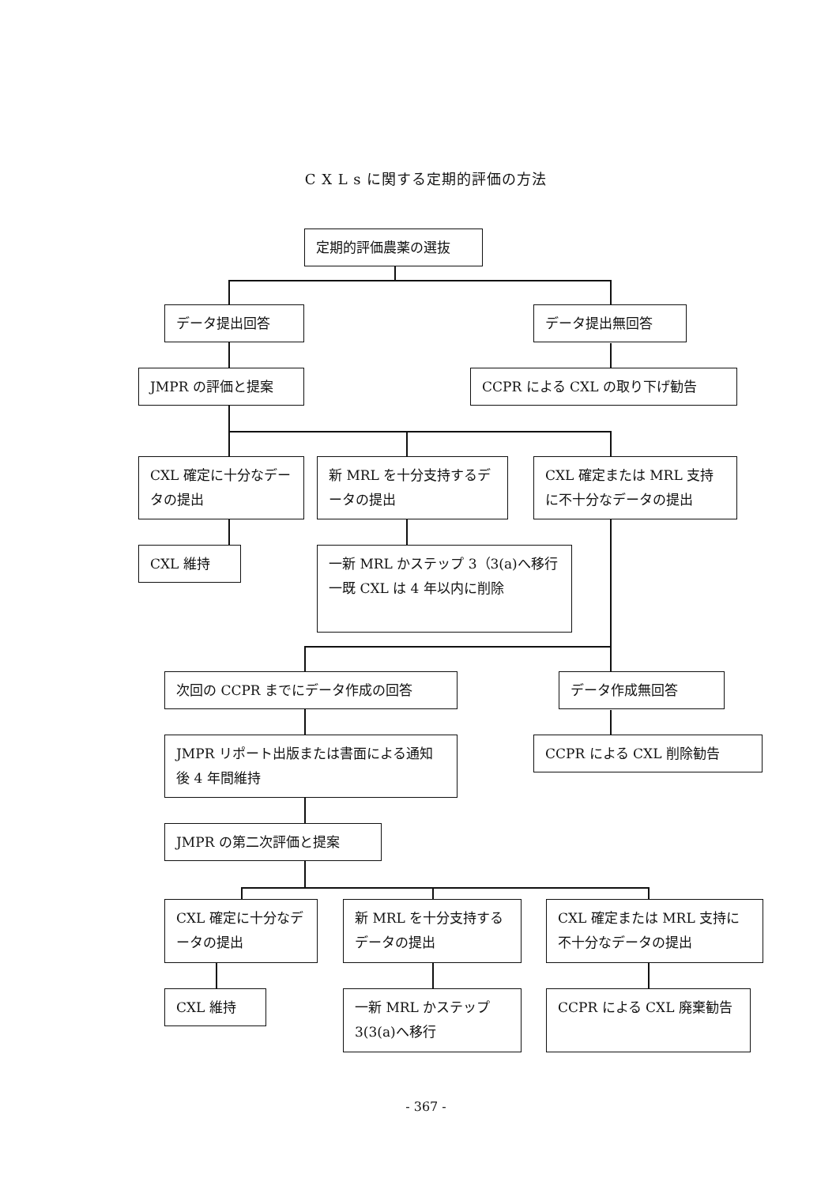C X L s に関する定期的評価の方法
定期的評価農薬の選抜
データ提出回答 データ提出無回答
JMPR の評価と提案 CCPR による CXL の取り下げ勧告
CXL 確定に十分なデータの提出
新 MRL を十分支持するデータの提出
CXL 確定または MRL 支持に不十分なデータの提出
CXL 維持
一新 MRL かステップ 3（3(a)へ移行
一既 CXL は 4 年以内に削除
次回の CCPR までにデータ作成の回答 データ作成無回答
JMPR リポート出版または書面による通知後 4 年間維持
CCPR による CXL 削除勧告
JMPR の第二次評価と提案
CXL 確定に十分なデータの提出
新 MRL を十分支持するデータの提出
CXL 確定または MRL 支持に不十分なデータの提出
CXL 維持
一新 MRL かステップ 3(3(a)へ移行
CCPR による CXL 廃棄勧告
- 367 -